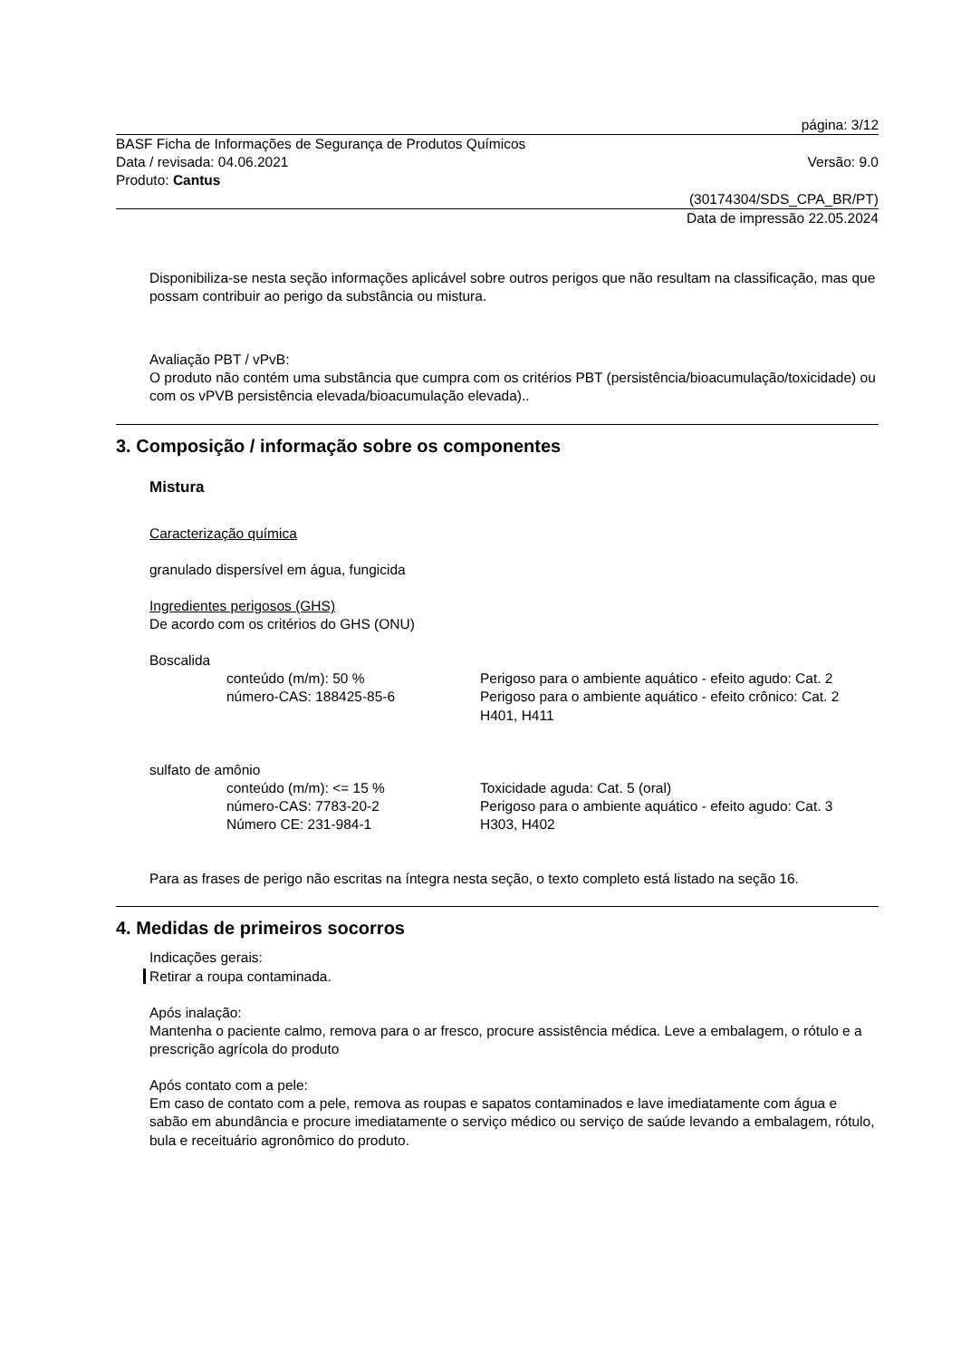página: 3/12
BASF Ficha de Informações de Segurança de Produtos Químicos
Data / revisada: 04.06.2021
Produto: Cantus
Versão: 9.0
(30174304/SDS_CPA_BR/PT)
Data de impressão 22.05.2024
Disponibiliza-se nesta seção informações aplicável sobre outros perigos que não resultam na classificação, mas que possam contribuir ao perigo da substância ou mistura.
Avaliação PBT / vPvB:
O produto não contém uma substância que cumpra com os critérios PBT (persistência/bioacumulação/toxicidade) ou com os vPVB persistência elevada/bioacumulação elevada)..
3. Composição / informação sobre os componentes
Mistura
Caracterização química
granulado dispersível em água, fungicida
Ingredientes perigosos (GHS)
De acordo com os critérios do GHS (ONU)
Boscalida
conteúdo (m/m): 50 %
número-CAS: 188425-85-6
Perigoso para o ambiente aquático - efeito agudo: Cat. 2
Perigoso para o ambiente aquático - efeito crônico: Cat. 2
H401, H411
sulfato de amônio
conteúdo (m/m): <= 15 %
número-CAS: 7783-20-2
Número CE: 231-984-1
Toxicidade aguda: Cat. 5 (oral)
Perigoso para o ambiente aquático - efeito agudo: Cat. 3
H303, H402
Para as frases de perigo não escritas na íntegra nesta seção, o texto completo está listado na seção 16.
4. Medidas de primeiros socorros
Indicações gerais:
Retirar a roupa contaminada.
Após inalação:
Mantenha o paciente calmo, remova para o ar fresco, procure assistência médica. Leve a embalagem, o rótulo e a prescrição agrícola do produto
Após contato com a pele:
Em caso de contato com a pele, remova as roupas e sapatos contaminados e lave imediatamente com água e sabão em abundância e procure imediatamente o serviço médico ou serviço de saúde levando a embalagem, rótulo, bula e receituário agronômico do produto.